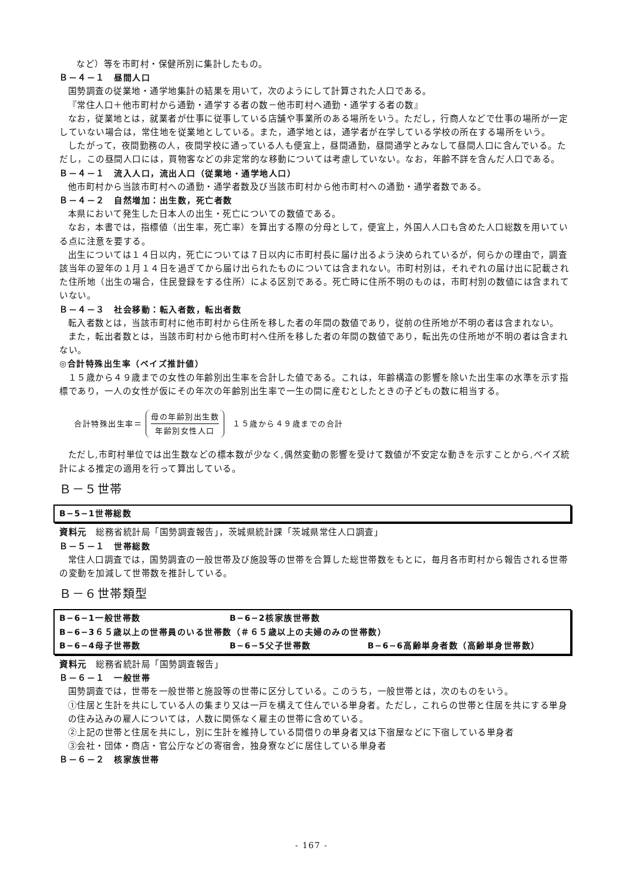など）等を市町村・保健所別に集計したもの。
Ｂ－４－１　昼間人口
国勢調査の従業地・通学地集計の結果を用いて，次のようにして計算された人口である。
『常住人口＋他市町村から通勤・通学する者の数－他市町村へ通勤・通学する者の数』
なお，従業地とは，就業者が仕事に従事している店舗や事業所のある場所をいう。ただし，行商人などで仕事の場所が一定していない場合は，常住地を従業地としている。また，通学地とは，通学者が在学している学校の所在する場所をいう。
したがって，夜間勤務の人，夜間学校に通っている人も便宜上，昼間通勤，昼間通学とみなして昼間人口に含んでいる。ただし，この昼間人口には，買物客などの非定常的な移動については考慮していない。なお，年齢不詳を含んだ人口である。
Ｂ－４－１　流入人口，流出人口（従業地・通学地人口）
他市町村から当該市町村への通勤・通学者数及び当該市町村から他市町村への通勤・通学者数である。
Ｂ－４－２　自然増加：出生数，死亡者数
本県において発生した日本人の出生・死亡についての数値である。
なお，本書では，指標値（出生率，死亡率）を算出する際の分母として，便宜上，外国人人口も含めた人口総数を用いている点に注意を要する。
出生については１４日以内，死亡については７日以内に市町村長に届け出るよう決められているが，何らかの理由で，調査該当年の翌年の１月１４日を過ぎてから届け出られたものについては含まれない。市町村別は，それぞれの届け出に記載された住所地（出生の場合，住民登録をする住所）による区別である。死亡時に住所不明のものは，市町村別の数値には含まれていない。
Ｂ－４－３　社会移動：転入者数，転出者数
転入者数とは，当該市町村に他市町村から住所を移した者の年間の数値であり，従前の住所地が不明の者は含まれない。
また，転出者数とは，当該市町村から他市町村へ住所を移した者の年間の数値であり，転出先の住所地が不明の者は含まれない。
◎合計特殊出生率（ベイズ推計値）
１５歳から４９歳までの女性の年齢別出生率を合計した値である。これは，年齢構造の影響を除いた出生率の水準を示す指標であり，一人の女性が仮にその年次の年齢別出生率で一生の間に産むとしたときの子どもの数に相当する。
合計特殊出生率＝
母の年齢別出生数
年齢別女性人口
１５歳から４９歳までの合計
ただし,市町村単位では出生数などの標本数が少なく,偶然変動の影響を受けて数値が不安定な動きを示すことから,ベイズ統計による推定の適用を行って算出している。
Ｂ－５世帯
B−5−1世帯総数
資料元　総務省統計局「国勢調査報告」，茨城県統計課「茨城県常住人口調査」
Ｂ－５－１　世帯総数
常住人口調査では，国勢調査の一般世帯及び施設等の世帯を合算した総世帯数をもとに，毎月各市町村から報告される世帯の変動を加減して世帯数を推計している。
Ｂ－６世帯類型
B−6−1一般世帯数 B−6−2核家族世帯数
B−6−3６５歳以上の世帯員のいる世帯数（＃６５歳以上の夫婦のみの世帯数）
B−6−4母子世帯数 B−6−5父子世帯数 B−6−6高齢単身者数（高齢単身世帯数）
資料元　総務省統計局「国勢調査報告」
Ｂ－６－１　一般世帯
国勢調査では，世帯を一般世帯と施設等の世帯に区分している。このうち，一般世帯とは，次のものをいう。
①住居と生計を共にしている人の集まり又は一戸を構えて住んでいる単身者。ただし，これらの世帯と住居を共にする単身の住み込みの雇人については，人数に関係なく雇主の世帯に含めている。
②上記の世帯と住居を共にし，別に生計を維持している間借りの単身者又は下宿屋などに下宿している単身者
③会社・団体・商店・官公庁などの寄宿舎，独身寮などに居住している単身者
Ｂ－６－２　核家族世帯
- 167 -